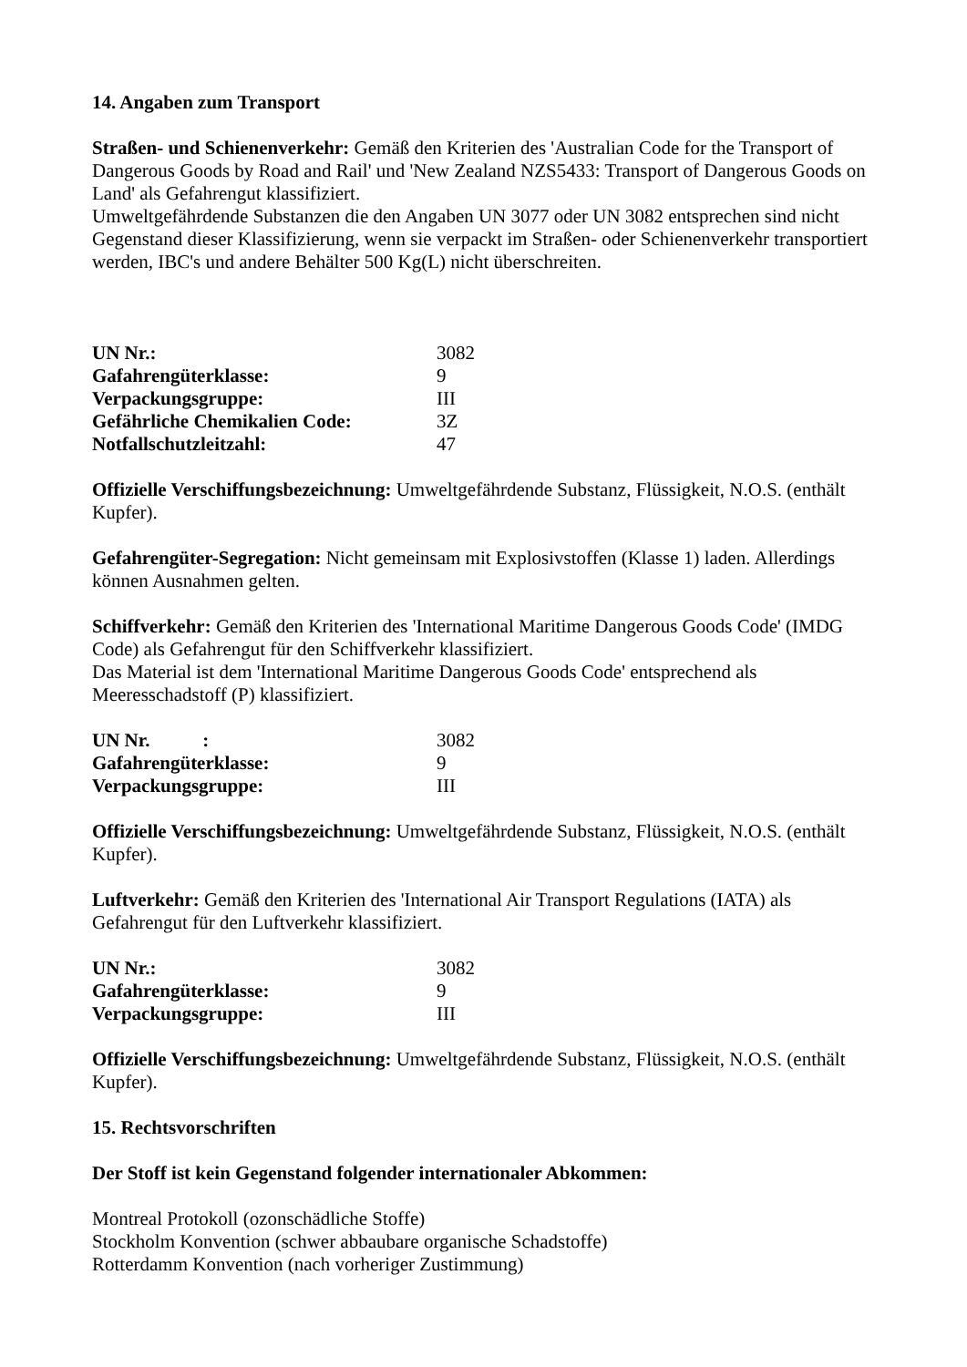14. Angaben zum Transport
Straßen- und Schienenverkehr: Gemäß den Kriterien des 'Australian Code for the Transport of Dangerous Goods by Road and Rail' und 'New Zealand NZS5433: Transport of Dangerous Goods on Land' als Gefahrengut klassifiziert.
Umweltgefährdende Substanzen die den Angaben UN 3077 oder UN 3082 entsprechen sind nicht Gegenstand dieser Klassifizierung, wenn sie verpackt im Straßen- oder Schienenverkehr transportiert werden, IBC's und andere Behälter 500 Kg(L) nicht überschreiten.
| UN Nr.: | 3082 |
| Gafahrengüterklasse: | 9 |
| Verpackungsgruppe: | III |
| Gefährliche Chemikalien Code: | 3Z |
| Notfallschutzleitzahl: | 47 |
Offizielle Verschiffungsbezeichnung: Umweltgefährdende Substanz, Flüssigkeit, N.O.S. (enthält Kupfer).
Gefahrengüter-Segregation: Nicht gemeinsam mit Explosivstoffen (Klasse 1) laden. Allerdings können Ausnahmen gelten.
Schiffverkehr: Gemäß den Kriterien des 'International Maritime Dangerous Goods Code' (IMDG Code) als Gefahrengut für den Schiffverkehr klassifiziert.
Das Material ist dem 'International Maritime Dangerous Goods Code' entsprechend als Meeresschadstoff (P) klassifiziert.
| UN Nr. : | 3082 |
| Gafahrengüterklasse: | 9 |
| Verpackungsgruppe: | III |
Offizielle Verschiffungsbezeichnung: Umweltgefährdende Substanz, Flüssigkeit, N.O.S. (enthält Kupfer).
Luftverkehr: Gemäß den Kriterien des 'International Air Transport Regulations (IATA) als Gefahrengut für den Luftverkehr klassifiziert.
| UN Nr.: | 3082 |
| Gafahrengüterklasse: | 9 |
| Verpackungsgruppe: | III |
Offizielle Verschiffungsbezeichnung: Umweltgefährdende Substanz, Flüssigkeit, N.O.S. (enthält Kupfer).
15. Rechtsvorschriften
Der Stoff ist kein Gegenstand folgender internationaler Abkommen:
Montreal Protokoll (ozonschädliche Stoffe)
Stockholm Konvention (schwer abbaubare organische Schadstoffe)
Rotterdamm Konvention (nach vorheriger Zustimmung)